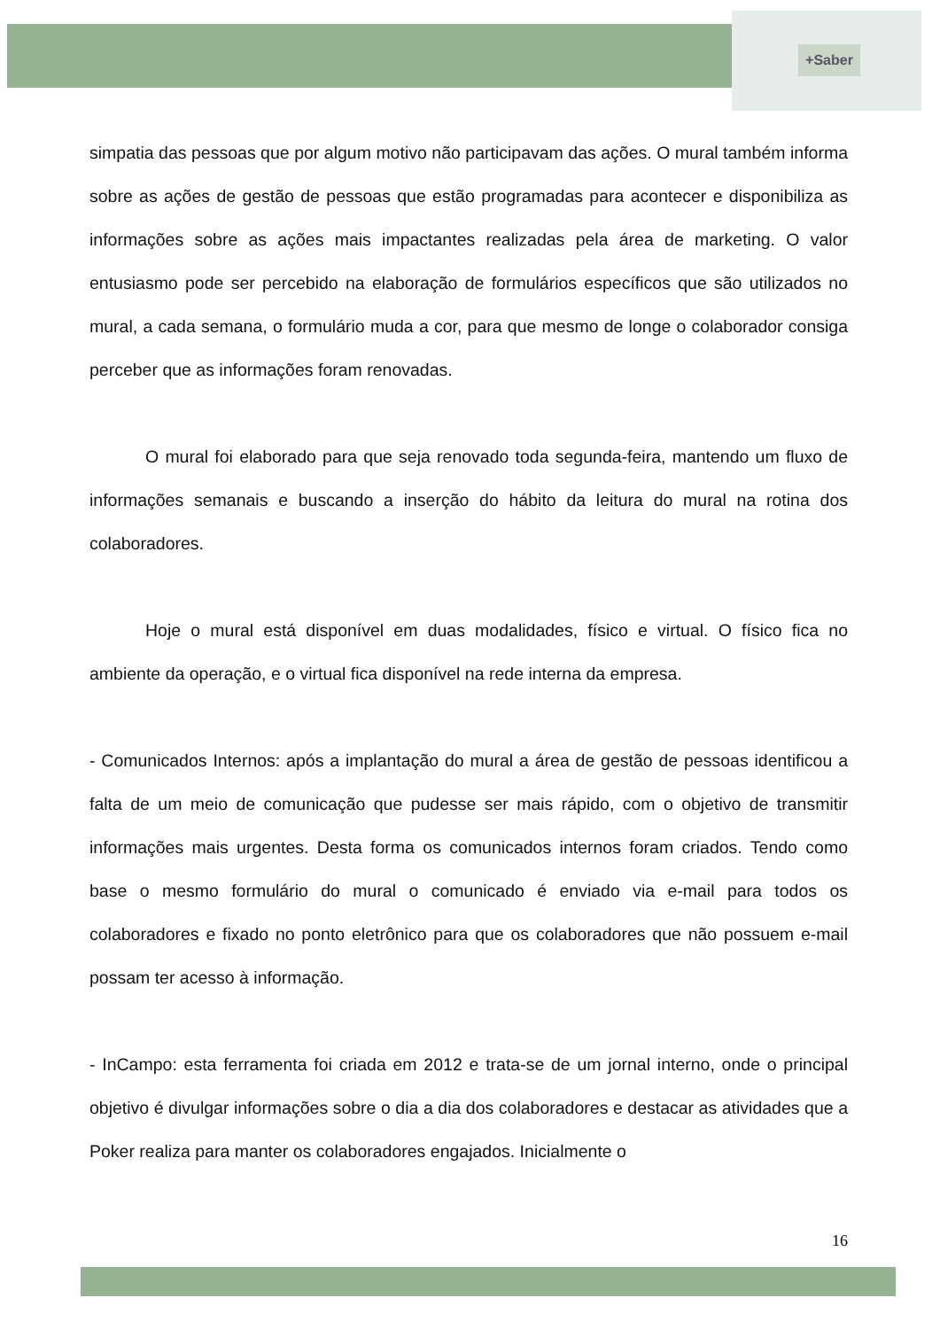+Saber
simpatia das pessoas que por algum motivo não participavam das ações. O mural também informa sobre as ações de gestão de pessoas que estão programadas para acontecer e disponibiliza as informações sobre as ações mais impactantes realizadas pela área de marketing. O valor entusiasmo pode ser percebido na elaboração de formulários específicos que são utilizados no mural, a cada semana, o formulário muda a cor, para que mesmo de longe o colaborador consiga perceber que as informações foram renovadas.
O mural foi elaborado para que seja renovado toda segunda-feira, mantendo um fluxo de informações semanais e buscando a inserção do hábito da leitura do mural na rotina dos colaboradores.
Hoje o mural está disponível em duas modalidades, físico e virtual. O físico fica no ambiente da operação, e o virtual fica disponível na rede interna da empresa.
- Comunicados Internos: após a implantação do mural a área de gestão de pessoas identificou a falta de um meio de comunicação que pudesse ser mais rápido, com o objetivo de transmitir informações mais urgentes. Desta forma os comunicados internos foram criados. Tendo como base o mesmo formulário do mural o comunicado é enviado via e-mail para todos os colaboradores e fixado no ponto eletrônico para que os colaboradores que não possuem e-mail possam ter acesso à informação.
- InCampo: esta ferramenta foi criada em 2012 e trata-se de um jornal interno, onde o principal objetivo é divulgar informações sobre o dia a dia dos colaboradores e destacar as atividades que a Poker realiza para manter os colaboradores engajados. Inicialmente o
16